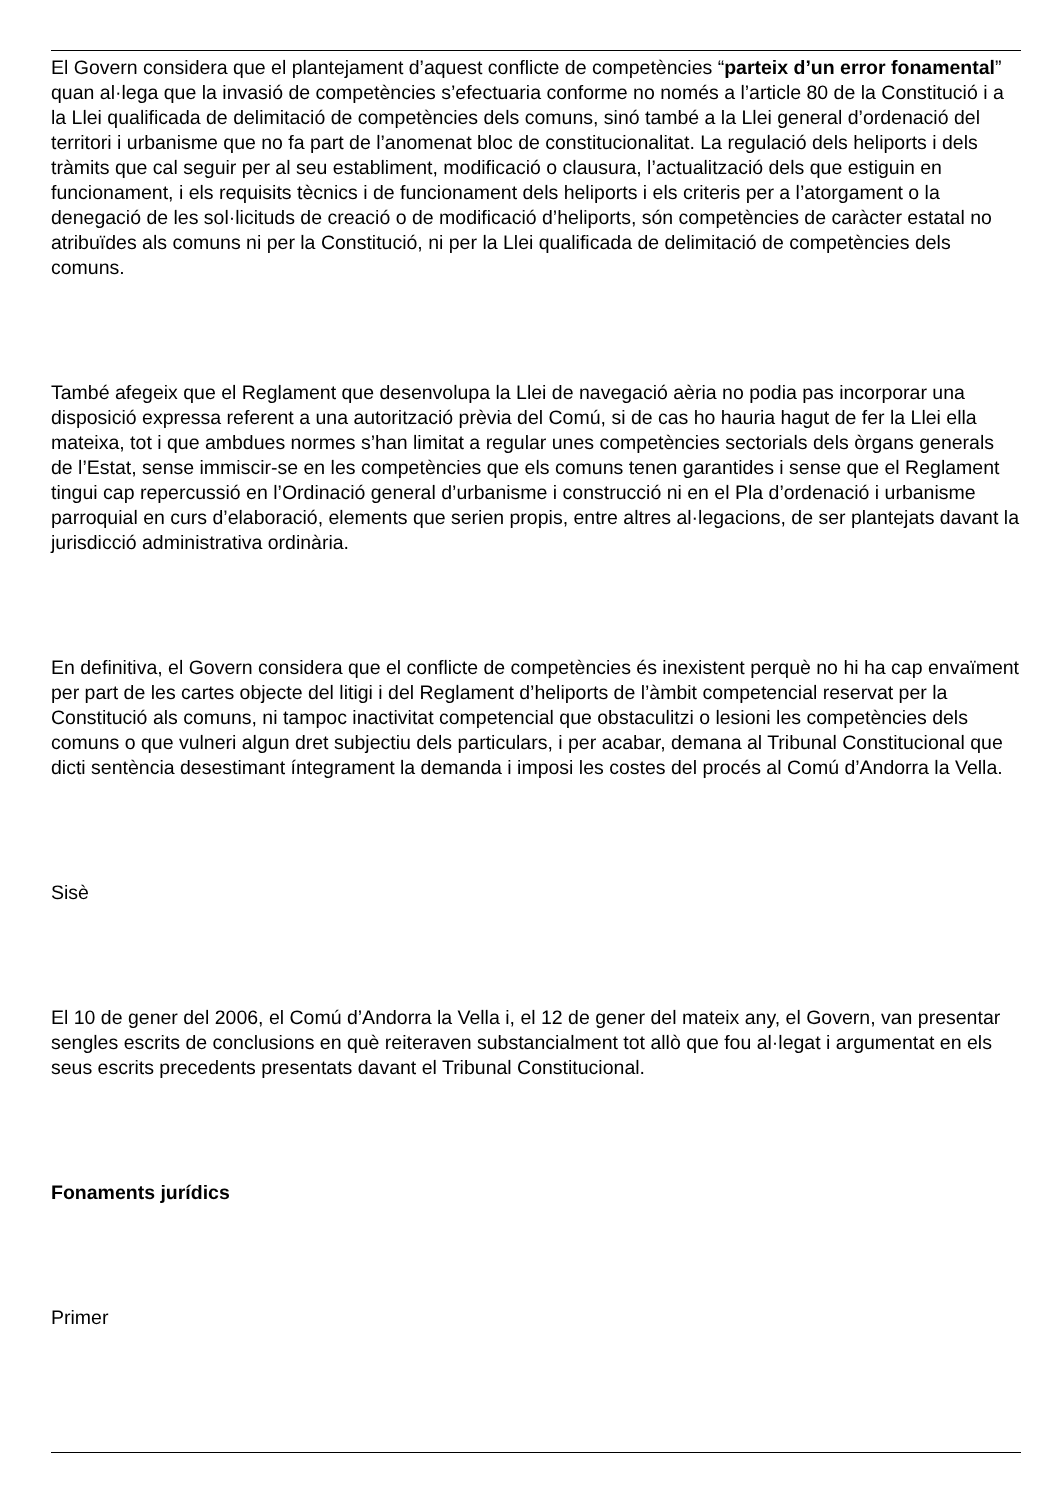El Govern considera que el plantejament d’aquest conflicte de competències “parteix d’un error fonamental” quan al·lega que la invasió de competències s’efectuaria conforme no només a l’article 80 de la Constitució i a la Llei qualificada de delimitació de competències dels comuns, sinó també a la Llei general d’ordenació del territori i urbanisme que no fa part de l’anomenat bloc de constitucionalitat. La regulació dels heliports i dels tràmits que cal seguir per al seu establiment, modificació o clausura, l’actualització dels que estiguin en funcionament, i els requisits tècnics i de funcionament dels heliports i els criteris per a l’atorgament o la denegació de les sol·licituds de creació o de modificació d’heliports, són competències de caràcter estatal no atribuïdes als comuns ni per la Constitució, ni per la Llei qualificada de delimitació de competències dels comuns.
També afegeix que el Reglament que desenvolupa la Llei de navegació aèria no podia pas incorporar una disposició expressa referent a una autorització prèvia del Comú, si de cas ho hauria hagut de fer la Llei ella mateixa, tot i que ambdues normes s’han limitat a regular unes competències sectorials dels òrgans generals de l’Estat, sense immiscir-se en les competències que els comuns tenen garantides i sense que el Reglament tingui cap repercussió en l’Ordinació general d’urbanisme i construcció ni en el Pla d’ordenació i urbanisme parroquial en curs d’elaboració, elements que serien propis, entre altres al·legacions, de ser plantejats davant la jurisdicció administrativa ordinària.
En definitiva, el Govern considera que el conflicte de competències és inexistent perquè no hi ha cap envaïment per part de les cartes objecte del litigi i del Reglament d’heliports de l’àmbit competencial reservat per la Constitució als comuns, ni tampoc inactivitat competencial que obstaculitzi o lesioni les competències dels comuns o que vulneri algun dret subjectiu dels particulars, i per acabar, demana al Tribunal Constitucional que dicti sentència desestimant íntegrament la demanda i imposi les costes del procés al Comú d’Andorra la Vella.
Sisè
El 10 de gener del 2006, el Comú d’Andorra la Vella i, el 12 de gener del mateix any, el Govern, van presentar sengles escrits de conclusions en què reiteraven substancialment tot allò que fou al·legat i argumentat en els seus escrits precedents presentats davant el Tribunal Constitucional.
Fonaments jurídics
Primer